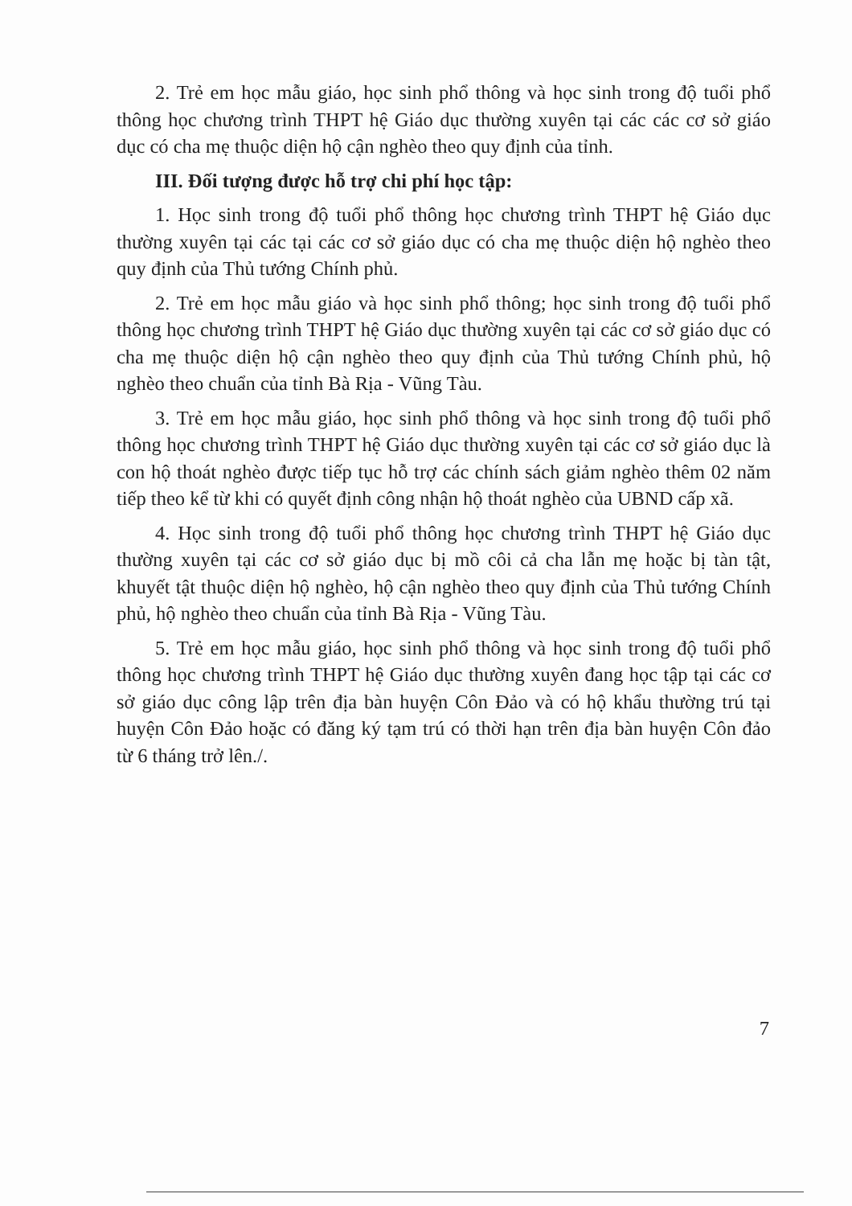2. Trẻ em học mẫu giáo, học sinh phổ thông và học sinh trong độ tuổi phổ thông học chương trình THPT hệ Giáo dục thường xuyên tại các các cơ sở giáo dục có cha mẹ thuộc diện hộ cận nghèo theo quy định của tỉnh.
III. Đối tượng được hỗ trợ chi phí học tập:
1. Học sinh trong độ tuổi phổ thông học chương trình THPT hệ Giáo dục thường xuyên tại các tại các cơ sở giáo dục có cha mẹ thuộc diện hộ nghèo theo quy định của Thủ tướng Chính phủ.
2. Trẻ em học mẫu giáo và học sinh phổ thông; học sinh trong độ tuổi phổ thông học chương trình THPT hệ Giáo dục thường xuyên tại các cơ sở giáo dục có cha mẹ thuộc diện hộ cận nghèo theo quy định của Thủ tướng Chính phủ, hộ nghèo theo chuẩn của tỉnh Bà Rịa - Vũng Tàu.
3. Trẻ em học mẫu giáo, học sinh phổ thông và học sinh trong độ tuổi phổ thông học chương trình THPT hệ Giáo dục thường xuyên tại các cơ sở giáo dục là con hộ thoát nghèo được tiếp tục hỗ trợ các chính sách giảm nghèo thêm 02 năm tiếp theo kể từ khi có quyết định công nhận hộ thoát nghèo của UBND cấp xã.
4. Học sinh trong độ tuổi phổ thông học chương trình THPT hệ Giáo dục thường xuyên tại các cơ sở giáo dục bị mồ côi cả cha lẫn mẹ hoặc bị tàn tật, khuyết tật thuộc diện hộ nghèo, hộ cận nghèo theo quy định của Thủ tướng Chính phủ, hộ nghèo theo chuẩn của tỉnh Bà Rịa - Vũng Tàu.
5. Trẻ em học mẫu giáo, học sinh phổ thông và học sinh trong độ tuổi phổ thông học chương trình THPT hệ Giáo dục thường xuyên đang học tập tại các cơ sở giáo dục công lập trên địa bàn huyện Côn Đảo và có hộ khẩu thường trú tại huyện Côn Đảo hoặc có đăng ký tạm trú có thời hạn trên địa bàn huyện Côn đảo từ 6 tháng trở lên./.
7